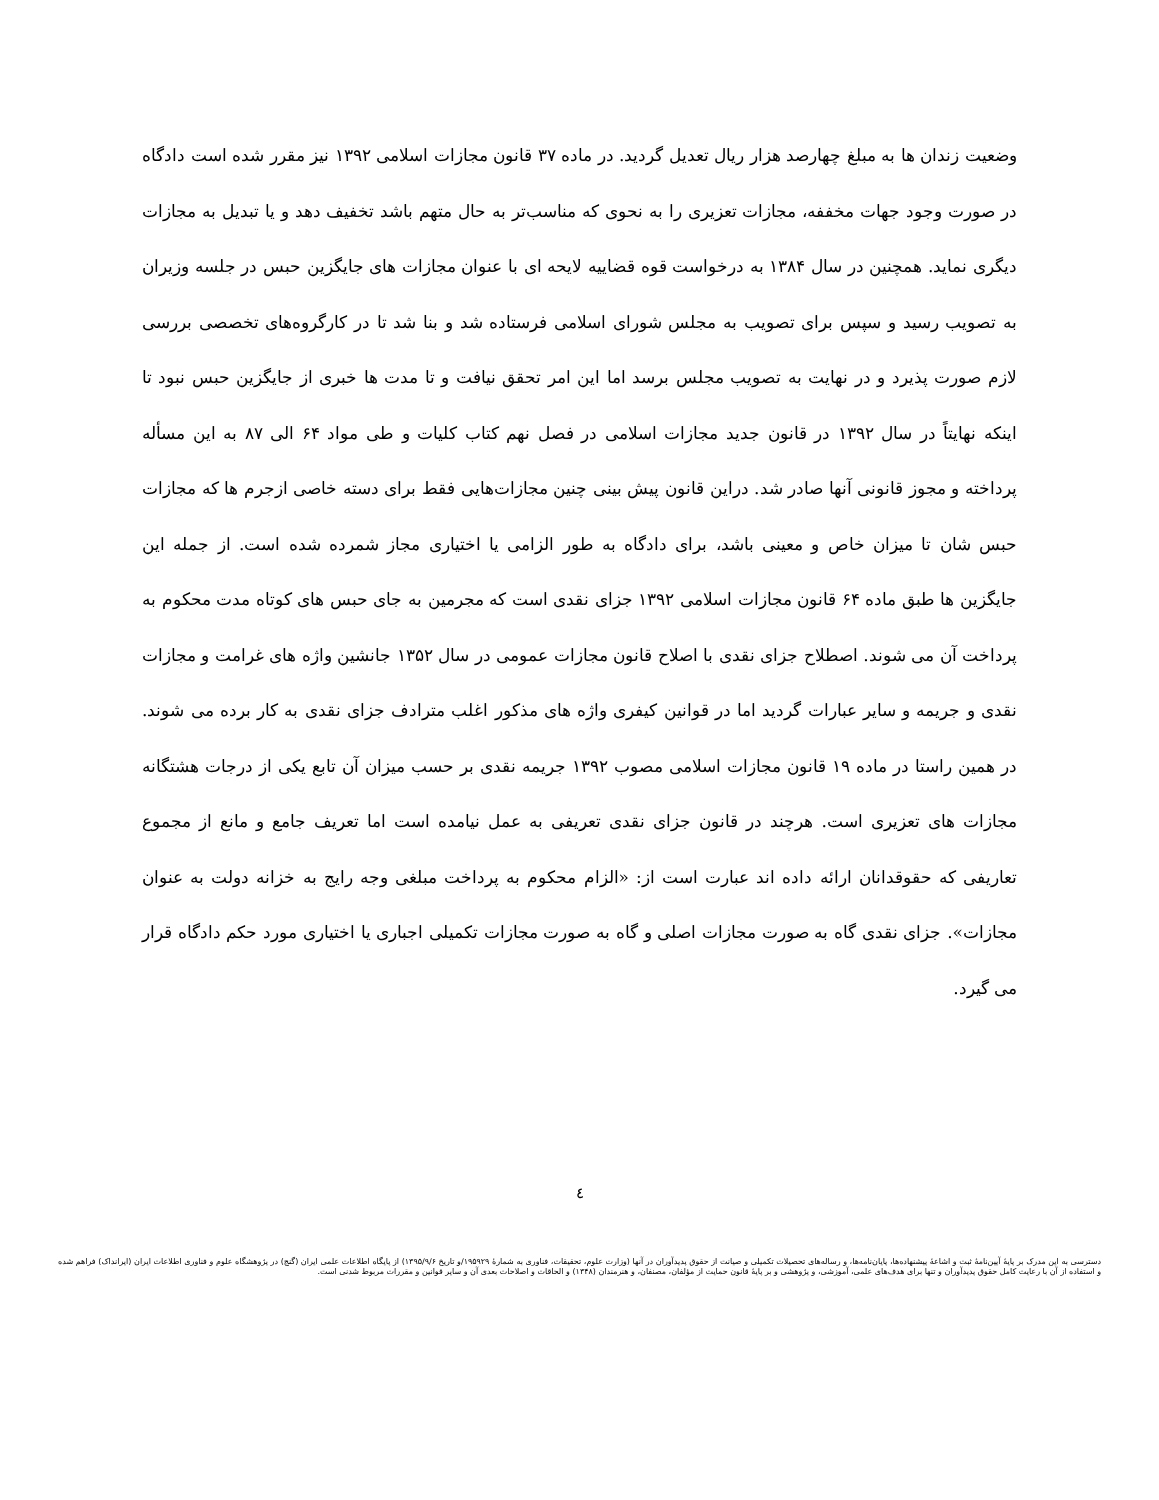وضعیت زندان ها به مبلغ چهارصد هزار ریال تعدیل گردید. در ماده ۳۷ قانون مجازات اسلامی ۱۳۹۲ نیز مقرر شده است دادگاه در صورت وجود جهات مخففه، مجازات تعزیری را به نحوی که مناسب‌تر به حال متهم باشد تخفیف دهد و یا تبدیل به مجازات دیگری نماید. همچنین در سال ۱۳۸۴ به درخواست قوه قضاییه لایحه ای با عنوان مجازات های جایگزین حبس در جلسه وزیران به تصویب رسید و سپس برای تصویب به مجلس شورای اسلامی فرستاده شد و بنا شد تا در کارگروه‌های تخصصی بررسی لازم صورت پذیرد و در نهایت به تصویب مجلس برسد اما این امر تحقق نیافت و تا مدت ها خبری از جایگزین حبس نبود تا اینکه نهایتاً در سال ۱۳۹۲ در قانون جدید مجازات اسلامی در فصل نهم کتاب کلیات و طی مواد ۶۴ الی ۸۷ به این مسأله پرداخته و مجوز قانونی آنها صادر شد. دراین قانون پیش بینی چنین مجازات‌هایی فقط برای دسته خاصی ازجرم ها که مجازات حبس شان تا میزان خاص و معینی باشد، برای دادگاه به طور الزامی یا اختیاری مجاز شمرده شده است. از جمله این جایگزین ها طبق ماده ۶۴ قانون مجازات اسلامی ۱۳۹۲ جزای نقدی است که مجرمین به جای حبس های کوتاه مدت محکوم به پرداخت آن می شوند. اصطلاح جزای نقدی با اصلاح قانون مجازات عمومی در سال ۱۳۵۲ جانشین واژه های غرامت و مجازات نقدی و جریمه و سایر عبارات گردید اما در قوانین کیفری واژه های مذکور اغلب مترادف جزای نقدی به کار برده می شوند. در همین راستا در ماده ۱۹ قانون مجازات اسلامی مصوب ۱۳۹۲ جریمه نقدی بر حسب میزان آن تابع یکی از درجات هشتگانه مجازات های تعزیری است. هرچند در قانون جزای نقدی تعریفی به عمل نیامده است اما تعریف جامع و مانع از مجموع تعاریفی که حقوقدانان ارائه داده اند عبارت است از: «الزام محکوم به پرداخت مبلغی وجه رایج به خزانه دولت به عنوان مجازات». جزای نقدی گاه به صورت مجازات اصلی و گاه به صورت مجازات تکمیلی اجباری یا اختیاری مورد حکم دادگاه قرار می گیرد.
٤
دسترسی به این مدرک بر پایهٔ آیین‌نامهٔ ثبت و اشاعهٔ پیشنهاده‌ها، پایان‌نامه‌ها، و رساله‌های تحصیلات تکمیلی و صیانت از حقوق پدیدآوران در آنها (وزارت علوم، تحقیقات، فناوری به شمارهٔ ۱۹۵۹۲۹/و تاریخ ۱۳۹۵/۹/۶) از پایگاه اطلاعات علمی ایران (گنج) در پژوهشگاه علوم و فناوری اطلاعات ایران (ایرانداک) فراهم شده و استفاده از آن با رعایت کامل حقوق پدیدآوران و تنها برای هدف‌های علمی، آموزشی، و پژوهشی و بر پایهٔ قانون حمایت از مؤلفان، مصنفان، و هنرمندان (۱۳۴۸) و الحاقات و اصلاحات بعدی آن و سایر قوانین و مقررات مربوط شدنی است.